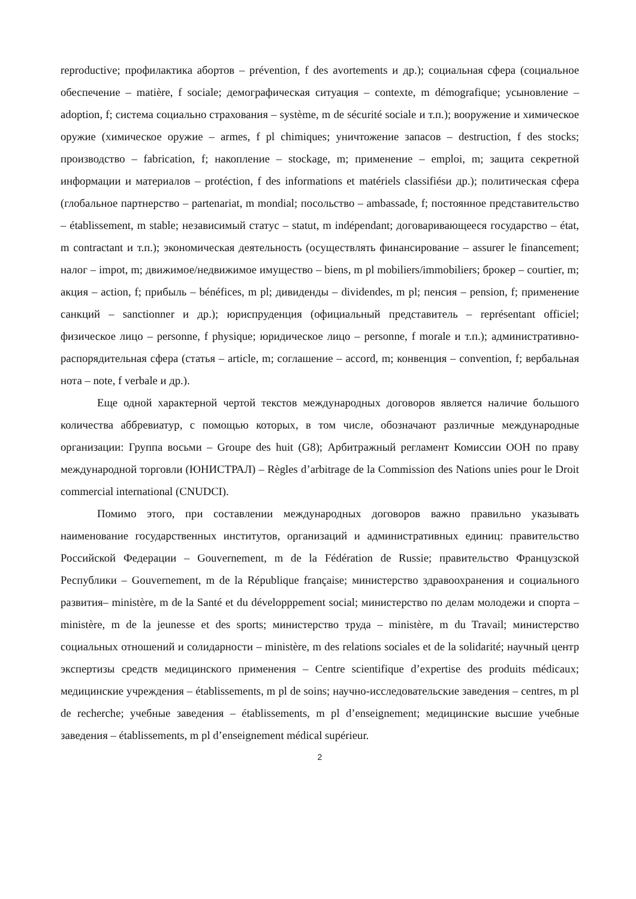reproductive; профилактика абортов – prévention, f des avortements и др.); социальная сфера (социальное обеспечение – matière, f sociale; демографическая ситуация – contexte, m démografique; усыновление – adoption, f; система социально страхования – système, m de sécurité sociale и т.п.); вооружение и химическое оружие (химическое оружие – armes, f pl chimiques; уничтожение запасов – destruction, f des stocks; производство – fabrication, f; накопление – stockage, m; применение – emploi, m; защита секретной информации и материалов – protéction, f des informations et matériels classifiésи др.); политическая сфера (глобальное партнерство – partenariat, m mondial; посольство – ambassade, f; постоянное представительство – établissement, m stable; независимый статус – statut, m indépendant; договаривающееся государство – état, m contractant и т.п.); экономическая деятельность (осуществлять финансирование – assurer le financement; налог – impot, m; движимое/недвижимое имущество – biens, m pl mobiliers/immobiliers; брокер – courtier, m; акция – action, f; прибыль – bénéfices, m pl; дивиденды – dividendes, m pl; пенсия – pension, f; применение санкций – sanctionner и др.); юриспруденция (официальный представитель – représentant officiel; физическое лицо – personne, f physique; юридическое лицо – personne, f morale и т.п.); административно-распорядительная сфера (статья – article, m; соглашение – accord, m; конвенция – convention, f; вербальная нота – note, f verbale и др.).
Еще одной характерной чертой текстов международных договоров является наличие большого количества аббревиатур, с помощью которых, в том числе, обозначают различные международные организации: Группа восьми – Groupe des huit (G8); Арбитражный регламент Комиссии ООН по праву международной торговли (ЮНИСТРАЛ) – Règles d’arbitrage de la Commission des Nations unies pour le Droit commercial international (CNUDCI).
Помимо этого, при составлении международных договоров важно правильно указывать наименование государственных институтов, организаций и административных единиц: правительство Российской Федерации – Gouvernement, m de la Fédération de Russie; правительство Французской Республики – Gouvernement, m de la République française; министерство здравоохранения и социального развития– ministère, m de la Santé et du développpement social; министерство по делам молодежи и спорта – ministère, m de la jeunesse et des sports; министерство труда – ministère, m du Travail; министерство социальных отношений и солидарности – ministère, m des relations sociales et de la solidarité; научный центр экспертизы средств медицинского применения – Centre scientifique d’expertise des produits médicaux; медицинские учреждения – établissements, m pl de soins; научно-исследовательские заведения – centres, m pl de recherche; учебные заведения – établissements, m pl d’enseignement; медицинские высшие учебные заведения – établissements, m pl d’enseignement médical supérieur.
2